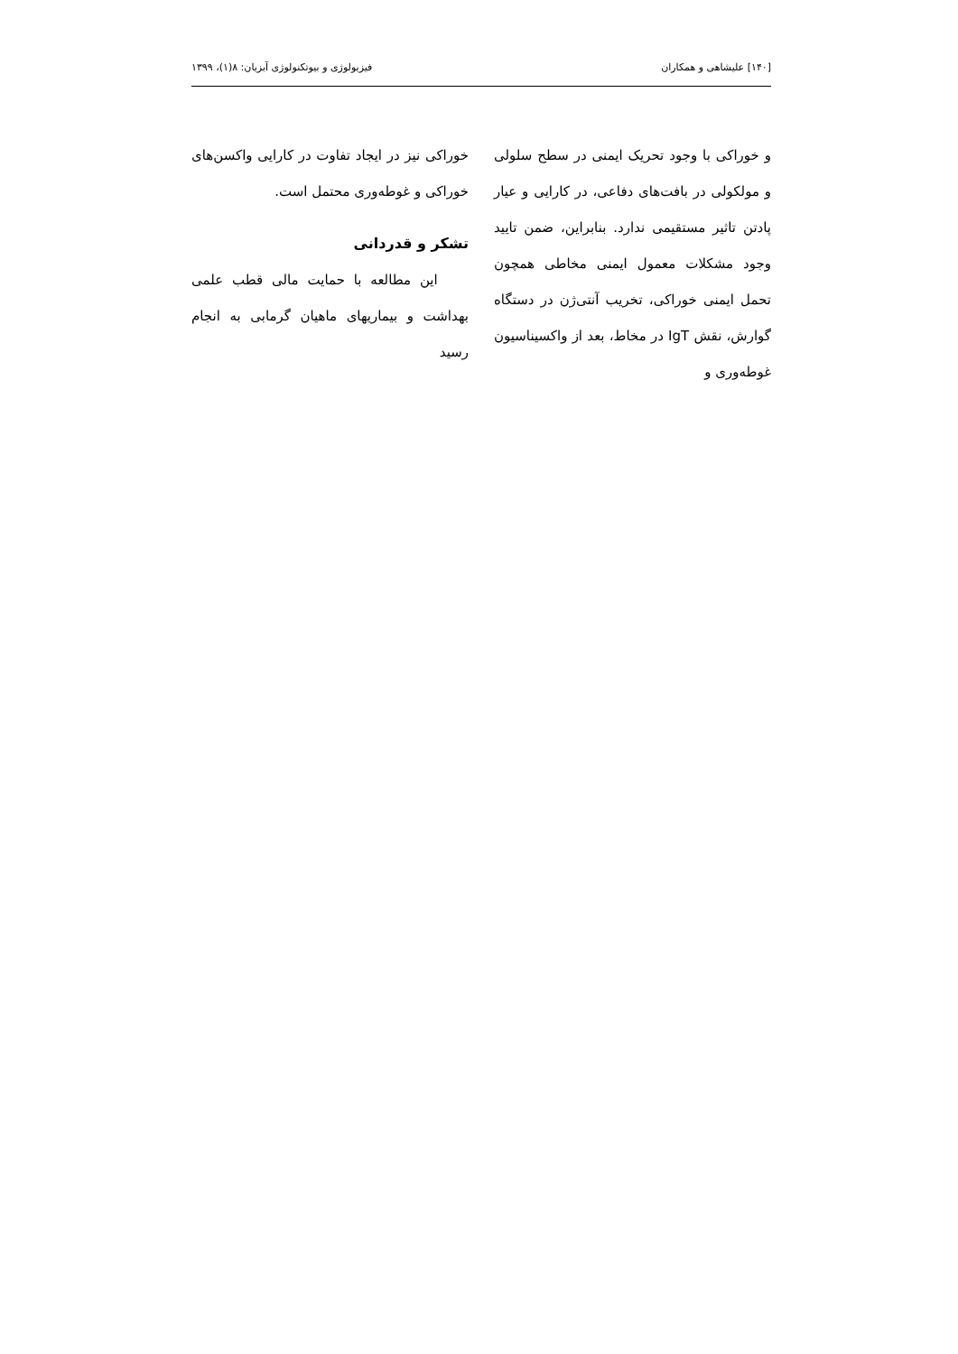[۱۴۰] علیشاهی و همکاران فیزیولوژی و بیوتکنولوژی آبزیان: ۸(۱)، ۱۳۹۹
و خوراکی با وجود تحریک ایمنی در سطح سلولی و مولکولی در بافت‌های دفاعی، در کارایی و عیار پادتن تاثیر مستقیمی ندارد. بنابراین، ضمن تایید وجود مشکلات معمول ایمنی مخاطی همچون تحمل ایمنی خوراکی، تخریب آنتی‌ژن در دستگاه گوارش، نقش IgT در مخاط، بعد از واکسیناسیون غوطه‌وری و
خوراکی نیز در ایجاد تفاوت در کارایی واکسن‌های خوراکی و غوطه‌وری محتمل است.
تشکر و قدردانی
این مطالعه با حمایت مالی قطب علمی بهداشت و بیماریهای ماهیان گرمابی به انجام رسید